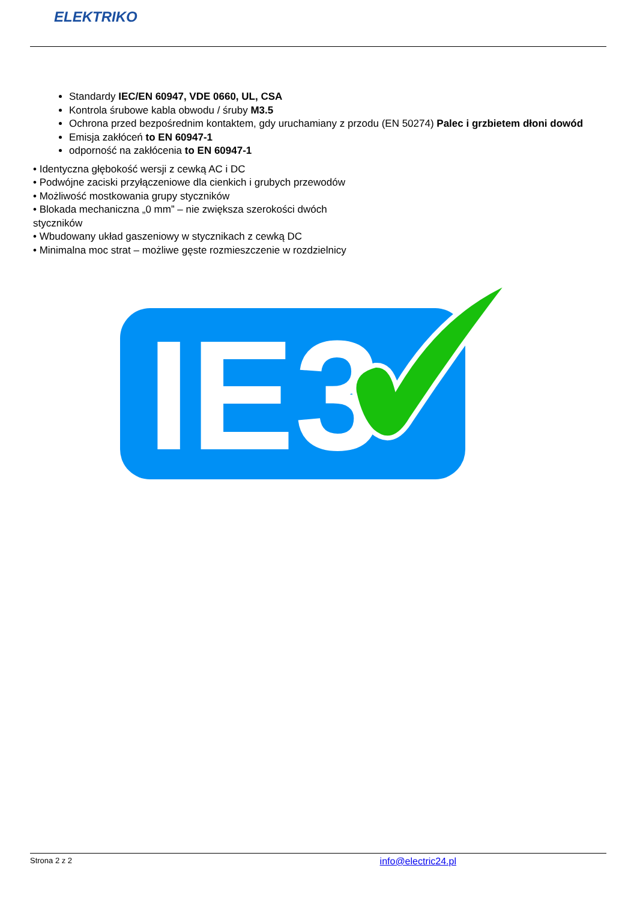ELEKTRIKO
Standardy IEC/EN 60947, VDE 0660, UL, CSA
Kontrola śrubowe kabla obwodu / śruby M3.5
Ochrona przed bezpośrednim kontaktem, gdy uruchamiany z przodu (EN 50274) Palec i grzbietem dłoni dowód
Emisja zakłóceń to EN 60947-1
odporność na zakłócenia to EN 60947-1
• Identyczna głębokość wersji z cewką AC i DC
• Podwójne zaciski przyłączeniowe dla cienkich i grubych przewodów
• Możliwość mostkowania grupy styczników
• Blokada mechaniczna „0 mm” – nie zwiększa szerokości dwóch
styczników
• Wbudowany układ gaszeniowy w stycznikach z cewką DC
• Minimalna moc strat – możliwe gęste rozmieszczenie w rozdzielnicy
IE3
Strona 2 z 2 info@electric24.pl